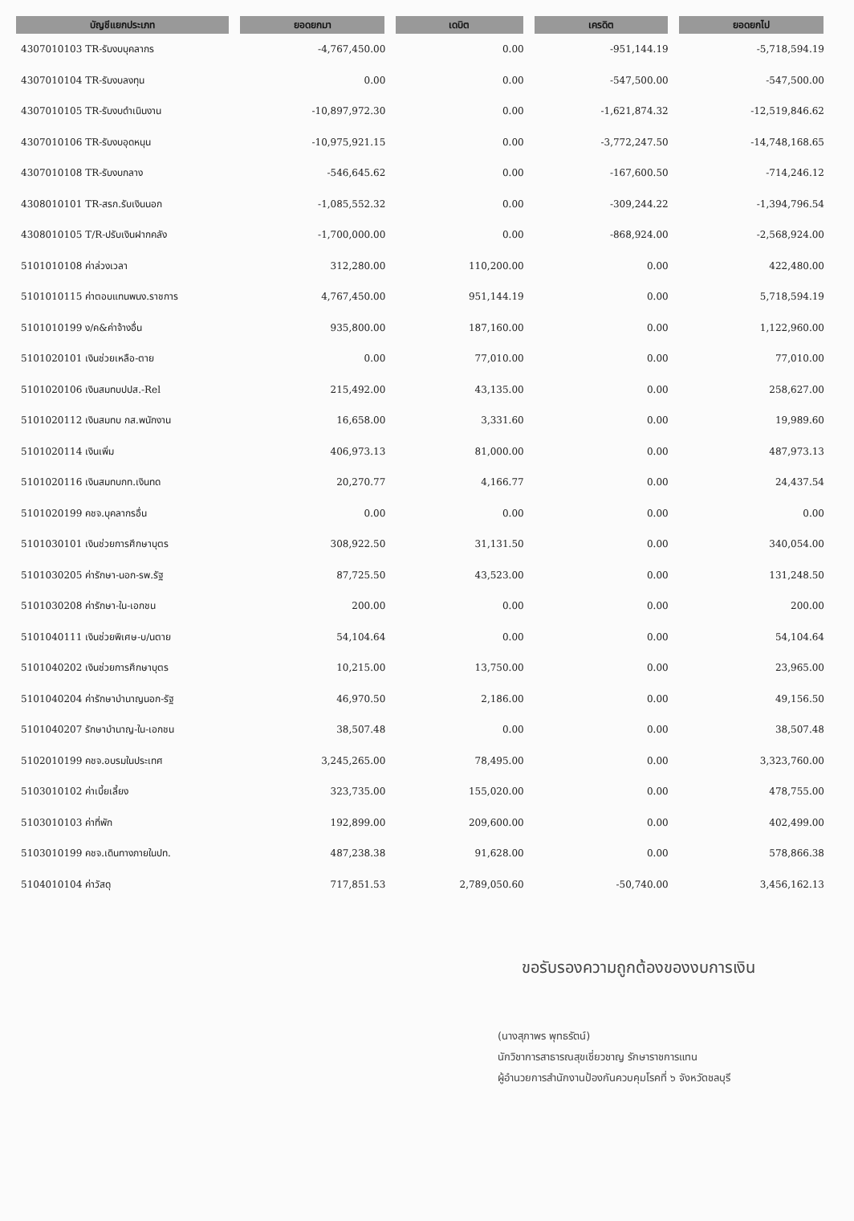| บัญชีแยกประเภท | ยอดยกมา | เดบิต | เครดิต | ยอดยกไป |
| --- | --- | --- | --- | --- |
| 4307010103 TR-รับงบบุคลากร | -4,767,450.00 | 0.00 | -951,144.19 | -5,718,594.19 |
| 4307010104 TR-รับงบลงทุน | 0.00 | 0.00 | -547,500.00 | -547,500.00 |
| 4307010105 TR-รับงบดำเนินงาน | -10,897,972.30 | 0.00 | -1,621,874.32 | -12,519,846.62 |
| 4307010106 TR-รับงบอุดหนุน | -10,975,921.15 | 0.00 | -3,772,247.50 | -14,748,168.65 |
| 4307010108 TR-รับงบกลาง | -546,645.62 | 0.00 | -167,600.50 | -714,246.12 |
| 4308010101 TR-สรก.รับเงินนอก | -1,085,552.32 | 0.00 | -309,244.22 | -1,394,796.54 |
| 4308010105 T/R-ปรับเงินฝากคลัง | -1,700,000.00 | 0.00 | -868,924.00 | -2,568,924.00 |
| 5101010108 ค่าล่วงเวลา | 312,280.00 | 110,200.00 | 0.00 | 422,480.00 |
| 5101010115 ค่าตอบแทนพนง.ราชการ | 4,767,450.00 | 951,144.19 | 0.00 | 5,718,594.19 |
| 5101010199 ง/ค&ค่าจ้างอื่น | 935,800.00 | 187,160.00 | 0.00 | 1,122,960.00 |
| 5101020101 เงินช่วยเหลือ-ตาย | 0.00 | 77,010.00 | 0.00 | 77,010.00 |
| 5101020106 เงินสมทบปปส.-Rel | 215,492.00 | 43,135.00 | 0.00 | 258,627.00 |
| 5101020112 เงินสมทบ กส.พนักงาน | 16,658.00 | 3,331.60 | 0.00 | 19,989.60 |
| 5101020114 เงินเพิ่ม | 406,973.13 | 81,000.00 | 0.00 | 487,973.13 |
| 5101020116 เงินสมทบกท.เงินทด | 20,270.77 | 4,166.77 | 0.00 | 24,437.54 |
| 5101020199 คชจ.บุคลากรอื่น | 0.00 | 0.00 | 0.00 | 0.00 |
| 5101030101 เงินช่วยการศึกษาบุตร | 308,922.50 | 31,131.50 | 0.00 | 340,054.00 |
| 5101030205 ค่ารักษา-นอก-รพ.รัฐ | 87,725.50 | 43,523.00 | 0.00 | 131,248.50 |
| 5101030208 ค่ารักษา-ใน-เอกชน | 200.00 | 0.00 | 0.00 | 200.00 |
| 5101040111 เงินช่วยพิเศษ-บ/นตาย | 54,104.64 | 0.00 | 0.00 | 54,104.64 |
| 5101040202 เงินช่วยการศึกษาบุตร | 10,215.00 | 13,750.00 | 0.00 | 23,965.00 |
| 5101040204 ค่ารักษาบำนาญนอก-รัฐ | 46,970.50 | 2,186.00 | 0.00 | 49,156.50 |
| 5101040207 รักษาบำนาญ-ใน-เอกชน | 38,507.48 | 0.00 | 0.00 | 38,507.48 |
| 5102010199 คชจ.อบรมในประเทศ | 3,245,265.00 | 78,495.00 | 0.00 | 3,323,760.00 |
| 5103010102 ค่าเบี้ยเลี้ยง | 323,735.00 | 155,020.00 | 0.00 | 478,755.00 |
| 5103010103 ค่าที่พัก | 192,899.00 | 209,600.00 | 0.00 | 402,499.00 |
| 5103010199 คชจ.เดินทางภายในปท. | 487,238.38 | 91,628.00 | 0.00 | 578,866.38 |
| 5104010104 ค่าวัสดุ | 717,851.53 | 2,789,050.60 | -50,740.00 | 3,456,162.13 |
ขอรับรองความถูกต้องของงบการเงิน
(นางสุภาพร พุทธรัตน์)
นักวิชาการสาธารณสุขเชี่ยวชาญ รักษาราชการแทน
ผู้อำนวยการสำนักงานป้องกันควบคุมโรคที่ ๖ จังหวัดชลบุรี